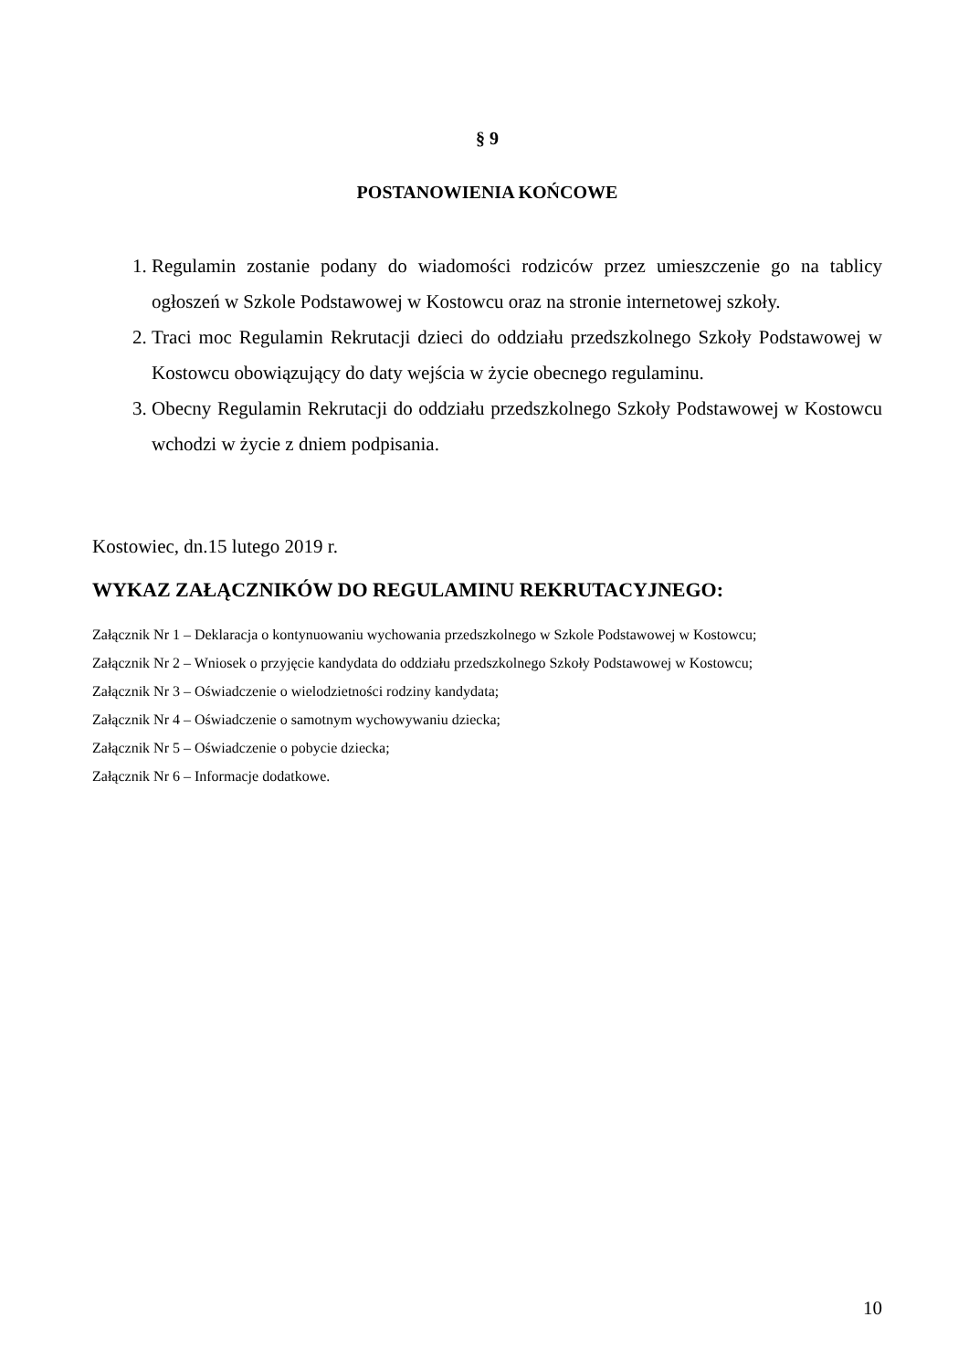§ 9
POSTANOWIENIA KOŃCOWE
1. Regulamin zostanie podany do wiadomości rodziców przez umieszczenie go na tablicy ogłoszeń w Szkole Podstawowej w Kostowcu oraz na stronie internetowej szkoły.
2. Traci moc Regulamin Rekrutacji dzieci do oddziału przedszkolnego Szkoły Podstawowej w Kostowcu obowiązujący do daty wejścia w życie obecnego regulaminu.
3. Obecny Regulamin Rekrutacji do oddziału przedszkolnego Szkoły Podstawowej w Kostowcu wchodzi w życie z dniem podpisania.
Kostowiec, dn.15 lutego 2019 r.
WYKAZ ZAŁĄCZNIKÓW DO REGULAMINU REKRUTACYJNEGO:
Załącznik Nr 1 – Deklaracja o kontynuowaniu wychowania przedszkolnego w Szkole Podstawowej w Kostowcu;
Załącznik Nr 2 – Wniosek o przyjęcie kandydata do oddziału przedszkolnego Szkoły Podstawowej w Kostowcu;
Załącznik Nr 3 – Oświadczenie o wielodzietności rodziny kandydata;
Załącznik Nr 4 – Oświadczenie o samotnym wychowywaniu dziecka;
Załącznik Nr 5 – Oświadczenie o pobycie dziecka;
Załącznik Nr 6 – Informacje dodatkowe.
10